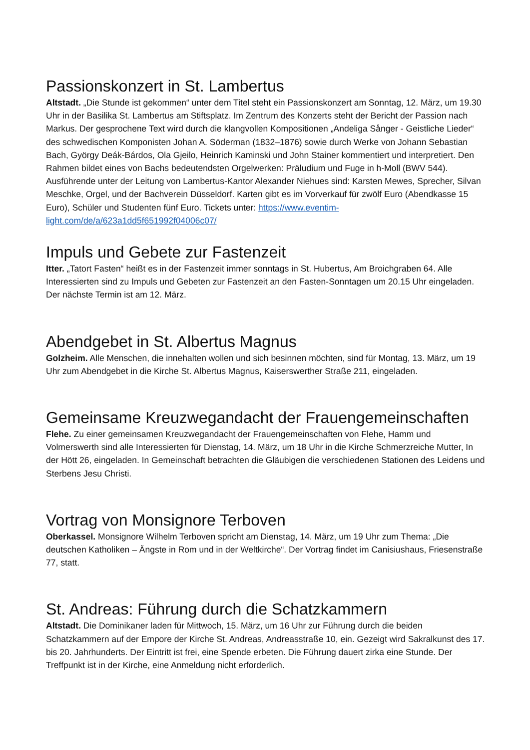Passionskonzert in St. Lambertus
Altstadt. „Die Stunde ist gekommen“ unter dem Titel steht ein Passionskonzert am Sonntag, 12. März, um 19.30 Uhr in der Basilika St. Lambertus am Stiftsplatz. Im Zentrum des Konzerts steht der Bericht der Passion nach Markus. Der gesprochene Text wird durch die klangvollen Kompositionen „Andeliga Sånger - Geistliche Lieder“ des schwedischen Komponisten Johan A. Söderman (1832–1876) sowie durch Werke von Johann Sebastian Bach, György Deák-Bárdos, Ola Gjeilo, Heinrich Kaminski und John Stainer kommentiert und interpretiert. Den Rahmen bildet eines von Bachs bedeutendsten Orgelwerken: Präludium und Fuge in h-Moll (BWV 544). Ausführende unter der Leitung von Lambertus-Kantor Alexander Niehues sind: Karsten Mewes, Sprecher, Silvan Meschke, Orgel, und der Bachverein Düsseldorf. Karten gibt es im Vorverkauf für zwölf Euro (Abendkasse 15 Euro), Schüler und Studenten fünf Euro. Tickets unter: https://www.eventim-light.com/de/a/623a1dd5f651992f04006c07/
Impuls und Gebete zur Fastenzeit
Itter. „Tatort Fasten“ heißt es in der Fastenzeit immer sonntags in St. Hubertus, Am Broichgraben 64. Alle Interessierten sind zu Impuls und Gebeten zur Fastenzeit an den Fasten-Sonntagen um 20.15 Uhr eingeladen. Der nächste Termin ist am 12. März.
Abendgebet in St. Albertus Magnus
Golzheim. Alle Menschen, die innehalten wollen und sich besinnen möchten, sind für Montag, 13. März, um 19 Uhr zum Abendgebet in die Kirche St. Albertus Magnus, Kaiserswerther Straße 211, eingeladen.
Gemeinsame Kreuzwegandacht der Frauengemeinschaften
Flehe. Zu einer gemeinsamen Kreuzwegandacht der Frauengemeinschaften von Flehe, Hamm und Volmerswerth sind alle Interessierten für Dienstag, 14. März, um 18 Uhr in die Kirche Schmerzreiche Mutter, In der Hött 26, eingeladen. In Gemeinschaft betrachten die Gläubigen die verschiedenen Stationen des Leidens und Sterbens Jesu Christi.
Vortrag von Monsignore Terboven
Oberkassel. Monsignore Wilhelm Terboven spricht am Dienstag, 14. März, um 19 Uhr zum Thema: „Die deutschen Katholiken – Ängste in Rom und in der Weltkirche“. Der Vortrag findet im Canisiushaus, Friesenstraße 77, statt.
St. Andreas: Führung durch die Schatzkammern
Altstadt. Die Dominikaner laden für Mittwoch, 15. März, um 16 Uhr zur Führung durch die beiden Schatzkammern auf der Empore der Kirche St. Andreas, Andreasstraße 10, ein. Gezeigt wird Sakralkunst des 17. bis 20. Jahrhunderts. Der Eintritt ist frei, eine Spende erbeten. Die Führung dauert zirka eine Stunde. Der Treffpunkt ist in der Kirche, eine Anmeldung nicht erforderlich.